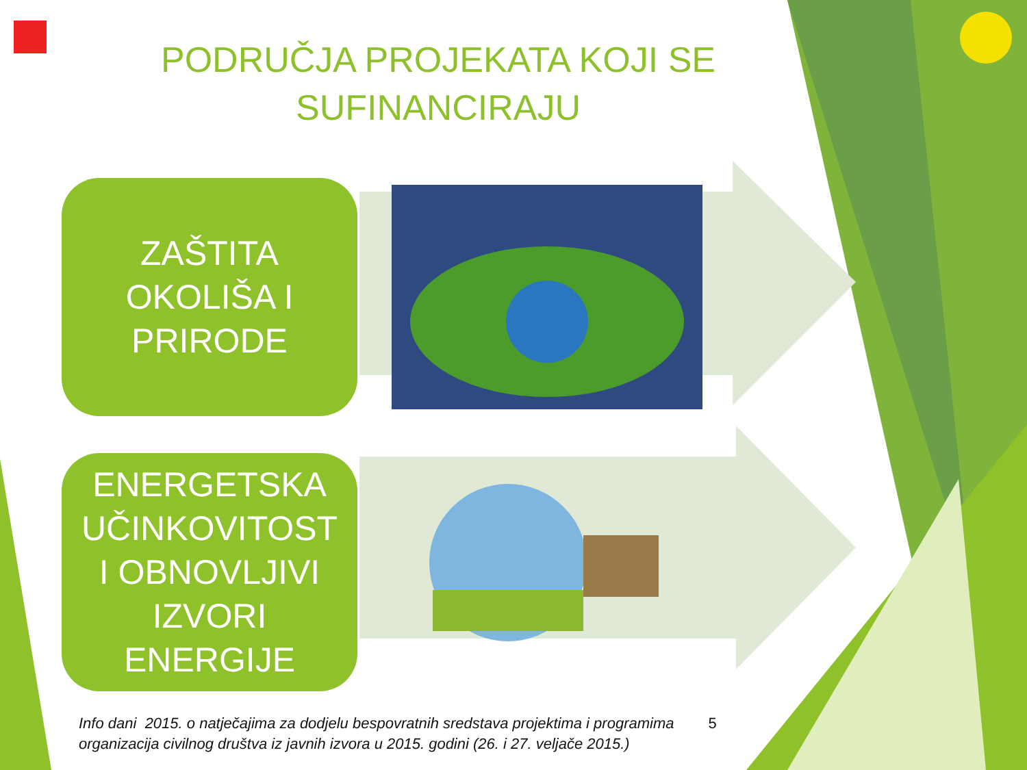PODRUČJA PROJEKATA KOJI SE
SUFINANCIRAJU
ZAŠTITA
OKOLIŠA I
PRIRODE
ENERGETSKA
UČINKOVITOST
I OBNOVLJIVI
IZVORI
ENERGIJE
Info dani 2015. o natječajima za dodjelu bespovratnih sredstava projektima i programima
organizacija civilnog društva iz javnih izvora u 2015. godini (26. i 27. veljače 2015.)
5